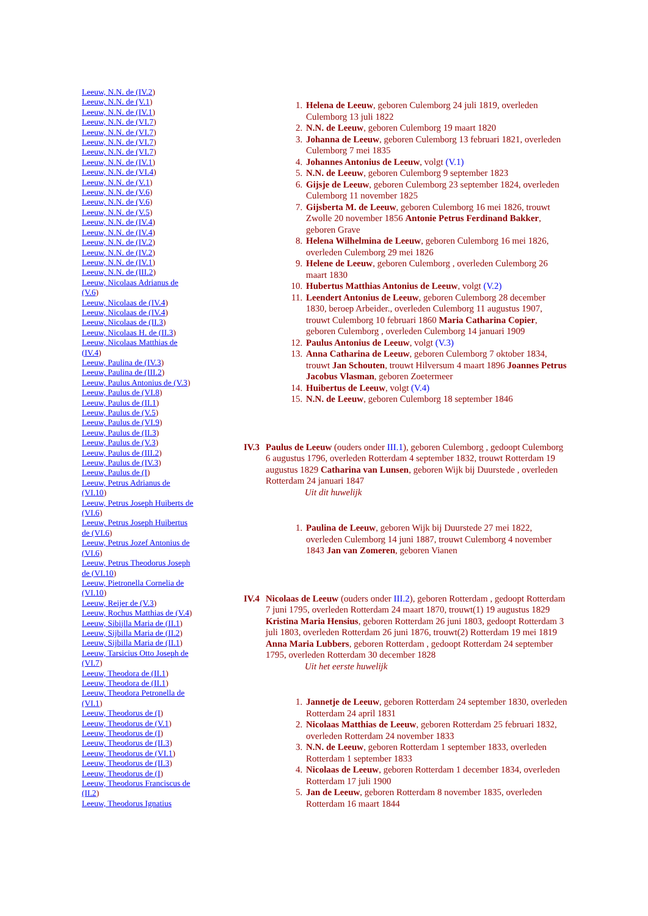Leeuw, N.N. de (IV.2)
Leeuw, N.N. de (V.1)
Leeuw, N.N. de (IV.1)
Leeuw, N.N. de (VI.7)
Leeuw, N.N. de (VI.7)
Leeuw, N.N. de (VI.7)
Leeuw, N.N. de (VI.7)
Leeuw, N.N. de (IV.1)
Leeuw, N.N. de (VI.4)
Leeuw, N.N. de (V.1)
Leeuw, N.N. de (V.6)
Leeuw, N.N. de (V.6)
Leeuw, N.N. de (V.5)
Leeuw, N.N. de (IV.4)
Leeuw, N.N. de (IV.4)
Leeuw, N.N. de (IV.2)
Leeuw, N.N. de (IV.2)
Leeuw, N.N. de (IV.1)
Leeuw, N.N. de (III.2)
Leeuw, Nicolaas Adrianus de (V.6)
Leeuw, Nicolaas de (IV.4)
Leeuw, Nicolaas de (IV.4)
Leeuw, Nicolaas de (II.3)
Leeuw, Nicolaas H. de (II.3)
Leeuw, Nicolaas Matthias de (IV.4)
Leeuw, Paulina de (IV.3)
Leeuw, Paulina de (III.2)
Leeuw, Paulus Antonius de (V.3)
Leeuw, Paulus de (VI.8)
Leeuw, Paulus de (II.1)
Leeuw, Paulus de (V.5)
Leeuw, Paulus de (VI.9)
Leeuw, Paulus de (II.3)
Leeuw, Paulus de (V.3)
Leeuw, Paulus de (III.2)
Leeuw, Paulus de (IV.3)
Leeuw, Paulus de (I)
Leeuw, Petrus Adrianus de (VI.10)
Leeuw, Petrus Joseph Huiberts de (VI.6)
Leeuw, Petrus Joseph Huibertus de (VI.6)
Leeuw, Petrus Jozef Antonius de (VI.6)
Leeuw, Petrus Theodorus Joseph de (VI.10)
Leeuw, Pietronella Cornelia de (VI.10)
Leeuw, Reijer de (V.3)
Leeuw, Rochus Matthias de (V.4)
Leeuw, Sibijlla Maria de (II.1)
Leeuw, Sijbilla Maria de (II.2)
Leeuw, Sijbilla Maria de (II.1)
Leeuw, Tarsicius Otto Joseph de (VI.7)
Leeuw, Theodora de (II.1)
Leeuw, Theodora de (II.1)
Leeuw, Theodora Petronella de (VI.1)
Leeuw, Theodorus de (I)
Leeuw, Theodorus de (V.1)
Leeuw, Theodorus de (I)
Leeuw, Theodorus de (II.3)
Leeuw, Theodorus de (VI.1)
Leeuw, Theodorus de (II.3)
Leeuw, Theodorus de (I)
Leeuw, Theodorus Franciscus de (II.2)
Leeuw, Theodorus Ignatius
1. Helena de Leeuw, geboren Culemborg 24 juli 1819, overleden Culemborg 13 juli 1822
2. N.N. de Leeuw, geboren Culemborg 19 maart 1820
3. Johanna de Leeuw, geboren Culemborg 13 februari 1821, overleden Culemborg 7 mei 1835
4. Johannes Antonius de Leeuw, volgt (V.1)
5. N.N. de Leeuw, geboren Culemborg 9 september 1823
6. Gijsje de Leeuw, geboren Culemborg 23 september 1824, overleden Culemborg 11 november 1825
7. Gijsberta M. de Leeuw, geboren Culemborg 16 mei 1826, trouwt Zwolle 20 november 1856 Antonie Petrus Ferdinand Bakker, geboren Grave
8. Helena Wilhelmina de Leeuw, geboren Culemborg 16 mei 1826, overleden Culemborg 29 mei 1826
9. Helene de Leeuw, geboren Culemborg , overleden Culemborg 26 maart 1830
10. Hubertus Matthias Antonius de Leeuw, volgt (V.2)
11. Leendert Antonius de Leeuw, geboren Culemborg 28 december 1830, beroep Arbeider., overleden Culemborg 11 augustus 1907, trouwt Culemborg 10 februari 1860 Maria Catharina Copier, geboren Culemborg , overleden Culemborg 14 januari 1909
12. Paulus Antonius de Leeuw, volgt (V.3)
13. Anna Catharina de Leeuw, geboren Culemborg 7 oktober 1834, trouwt Jan Schouten, trouwt Hilversum 4 maart 1896 Joannes Petrus Jacobus Vlasman, geboren Zoetermeer
14. Huibertus de Leeuw, volgt (V.4)
15. N.N. de Leeuw, geboren Culemborg 18 september 1846
IV.3 Paulus de Leeuw (ouders onder III.1), geboren Culemborg , gedoopt Culemborg 6 augustus 1796, overleden Rotterdam 4 september 1832, trouwt Rotterdam 19 augustus 1829 Catharina van Lunsen, geboren Wijk bij Duurstede , overleden Rotterdam 24 januari 1847
Uit dit huwelijk
1. Paulina de Leeuw, geboren Wijk bij Duurstede 27 mei 1822, overleden Culemborg 14 juni 1887, trouwt Culemborg 4 november 1843 Jan van Zomeren, geboren Vianen
IV.4 Nicolaas de Leeuw (ouders onder III.2), geboren Rotterdam , gedoopt Rotterdam 7 juni 1795, overleden Rotterdam 24 maart 1870, trouwt(1) 19 augustus 1829 Kristina Maria Hensius, geboren Rotterdam 26 juni 1803, gedoopt Rotterdam 3 juli 1803, overleden Rotterdam 26 juni 1876, trouwt(2) Rotterdam 19 mei 1819 Anna Maria Lubbers, geboren Rotterdam , gedoopt Rotterdam 24 september 1795, overleden Rotterdam 30 december 1828
Uit het eerste huwelijk
1. Jannetje de Leeuw, geboren Rotterdam 24 september 1830, overleden Rotterdam 24 april 1831
2. Nicolaas Matthias de Leeuw, geboren Rotterdam 25 februari 1832, overleden Rotterdam 24 november 1833
3. N.N. de Leeuw, geboren Rotterdam 1 september 1833, overleden Rotterdam 1 september 1833
4. Nicolaas de Leeuw, geboren Rotterdam 1 december 1834, overleden Rotterdam 17 juli 1900
5. Jan de Leeuw, geboren Rotterdam 8 november 1835, overleden Rotterdam 16 maart 1844